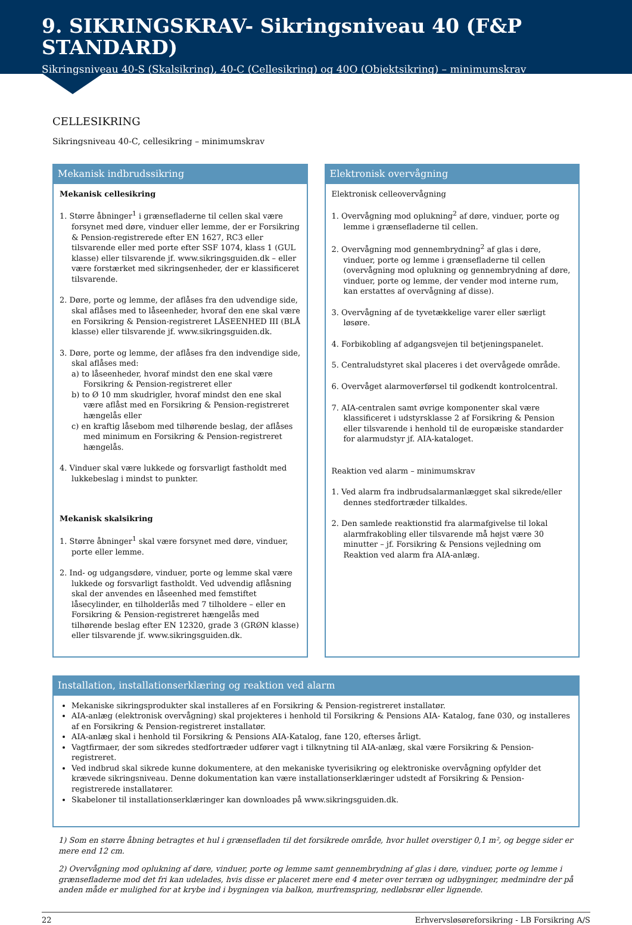9. SIKRINGSKRAV- Sikringsniveau 40 (F&P STANDARD)
Sikringsniveau 40-S (Skalsikring), 40-C (Cellesikring) og 40O (Objektsikring) – minimumskrav
CELLESIKRING
Sikringsniveau 40-C, cellesikring – minimumskrav
Mekanisk indbrudssikring
Mekanisk cellesikring
1. Større åbninger<sup>1</sup> i grænsefladerne til cellen skal være forsynet med døre, vinduer eller lemme, der er Forsikring & Pension-registrerede efter EN 1627, RC3 eller tilsvarende eller med porte efter SSF 1074, klass 1 (GUL klasse) eller tilsvarende jf. www.sikringsguiden.dk – eller være forstærket med sikringsenheder, der er klassificeret tilsvarende.
2. Døre, porte og lemme, der aflåses fra den udvendige side, skal aflåses med to låseenheder, hvoraf den ene skal være en Forsikring & Pension-registreret LÅSEENHED III (BLÅ klasse) eller tilsvarende jf. www.sikringsguiden.dk.
3. Døre, porte og lemme, der aflåses fra den indvendige side, skal aflåses med:
a) to låseenheder, hvoraf mindst den ene skal være Forsikring & Pension-registreret eller
b) to Ø 10 mm skudrigler, hvoraf mindst den ene skal være aflåst med en Forsikring & Pension-registreret hængelås eller
c) en kraftig låsebom med tilhørende beslag, der aflåses med minimum en Forsikring & Pension-registreret hængelås.
4. Vinduer skal være lukkede og forsvarligt fastholdt med lukkebeslag i mindst to punkter.
Mekanisk skalsikring
1. Større åbninger<sup>1</sup> skal være forsynet med døre, vinduer, porte eller lemme.
2. Ind- og udgangsdøre, vinduer, porte og lemme skal være lukkede og forsvarligt fastholdt. Ved udvendig aflåsning skal der anvendes en låseenhed med femstiftet låsecylinder, en tilholderlås med 7 tilholdere – eller en Forsikring & Pension-registreret hængelås med tilhørende beslag efter EN 12320, grade 3 (GRØN klasse) eller tilsvarende jf. www.sikringsguiden.dk.
Elektronisk overvågning
Elektronisk celleovervågning
1. Overvågning mod oplukning<sup>2</sup> af døre, vinduer, porte og lemme i grænsefladerne til cellen.
2. Overvågning mod gennembrydning<sup>2</sup> af glas i døre, vinduer, porte og lemme i grænsefladerne til cellen (overvågning mod oplukning og gennembrydning af døre, vinduer, porte og lemme, der vender mod interne rum, kan erstattes af overvågning af disse).
3. Overvågning af de tyvetækkelige varer eller særligt løsøre.
4. Forbikobling af adgangsvejen til betjeningspanelet.
5. Centraludstyret skal placeres i det overvågede område.
6. Overvåget alarmoverførsel til godkendt kontrolcentral.
7. AIA-centralen samt øvrige komponenter skal være klassificeret i udstyrsklasse 2 af Forsikring & Pension eller tilsvarende i henhold til de europæiske standarder for alarmudstyr jf. AIA-kataloget.
Reaktion ved alarm – minimumskrav
1. Ved alarm fra indbrudsalarmanlægget skal sikrede/eller dennes stedfortræder tilkaldes.
2. Den samlede reaktionstid fra alarmafgivelse til lokal alarmfrakobling eller tilsvarende må højst være 30 minutter – jf. Forsikring & Pensions vejledning om Reaktion ved alarm fra AIA-anlæg.
Installation, installationserklæring og reaktion ved alarm
Mekaniske sikringsprodukter skal installeres af en Forsikring & Pension-registreret installatør.
AIA-anlæg (elektronisk overvågning) skal projekteres i henhold til Forsikring & Pensions AIA- Katalog, fane 030, og installeres af en Forsikring & Pension-registreret installatør.
AIA-anlæg skal i henhold til Forsikring & Pensions AIA-Katalog, fane 120, efterses årligt.
Vagtfirmaer, der som sikredes stedfortræder udfører vagt i tilknytning til AIA-anlæg, skal være Forsikring & Pension-registreret.
Ved indbrud skal sikrede kunne dokumentere, at den mekaniske tyverisikring og elektroniske overvågning opfylder det krævede sikringsniveau. Denne dokumentation kan være installationserklæringer udstedt af Forsikring & Pension-registrerede installatører.
Skabeloner til installationserklæringer kan downloades på www.sikringsguiden.dk.
1) Som en større åbning betragtes et hul i grænsefladen til det forsikrede område, hvor hullet overstiger 0,1 m², og begge sider er mere end 12 cm.
2) Overvågning mod oplukning af døre, vinduer, porte og lemme samt gennembrydning af glas i døre, vinduer, porte og lemme i grænsefladerne mod det fri kan udelades, hvis disse er placeret mere end 4 meter over terræn og udbygninger, medmindre der på anden måde er mulighed for at krybe ind i bygningen via balkon, murfremspring, nedløbsrør eller lignende.
22 Erhvervsløsøreforsikring - LB Forsikring A/S